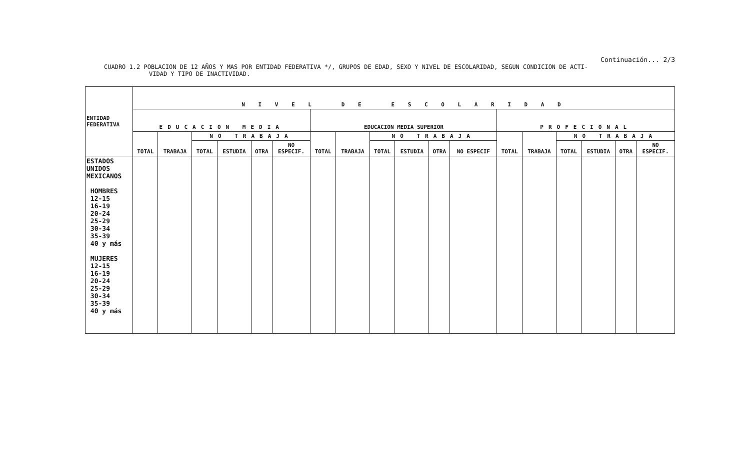Continuación... 2/3
CUADRO 1.2 POBLACION DE 12 AÑOS Y MAS POR ENTIDAD FEDERATIVA */, GRUPOS DE EDAD, SEXO Y NIVEL DE ESCOLARIDAD, SEGUN CONDICION DE ACTI-
VIDAD Y TIPO DE INACTIVIDAD.
| ENTIDAD FEDERATIVA | N I V E L D E E S C O L A R I D A D | | | | | | | | | | | | | | | | | |
| --- | --- | --- | --- | --- | --- | --- | --- | --- | --- | --- | --- | --- | --- | --- | --- | --- | --- | --- |
| | EDUCACION MEDIA | | | | | | EDUCACION MEDIA SUPERIOR | | | | | | PROFECIONAL | | | | | |
| | TOTAL | TRABAJA | NO TRABAJA | | | | TOTAL | TRABAJA | NO TRABAJA | | | | TOTAL | TRABAJA | NO TRABAJA | | | |
| | | | TOTAL | ESTUDIA | OTRA | NO ESPECIF. | | | TOTAL | ESTUDIA | OTRA | NO ESPECIF | | | TOTAL | ESTUDIA | OTRA | NO ESPECIF. |
| ESTADOS UNIDOS MEXICANOS HOMBRES 12-15 16-19 20-24 25-29 30-34 35-39 40 y más MUJERES 12-15 16-19 20-24 25-29 30-34 35-39 40 y más | | | | | | | | | | | | | | | | | | |